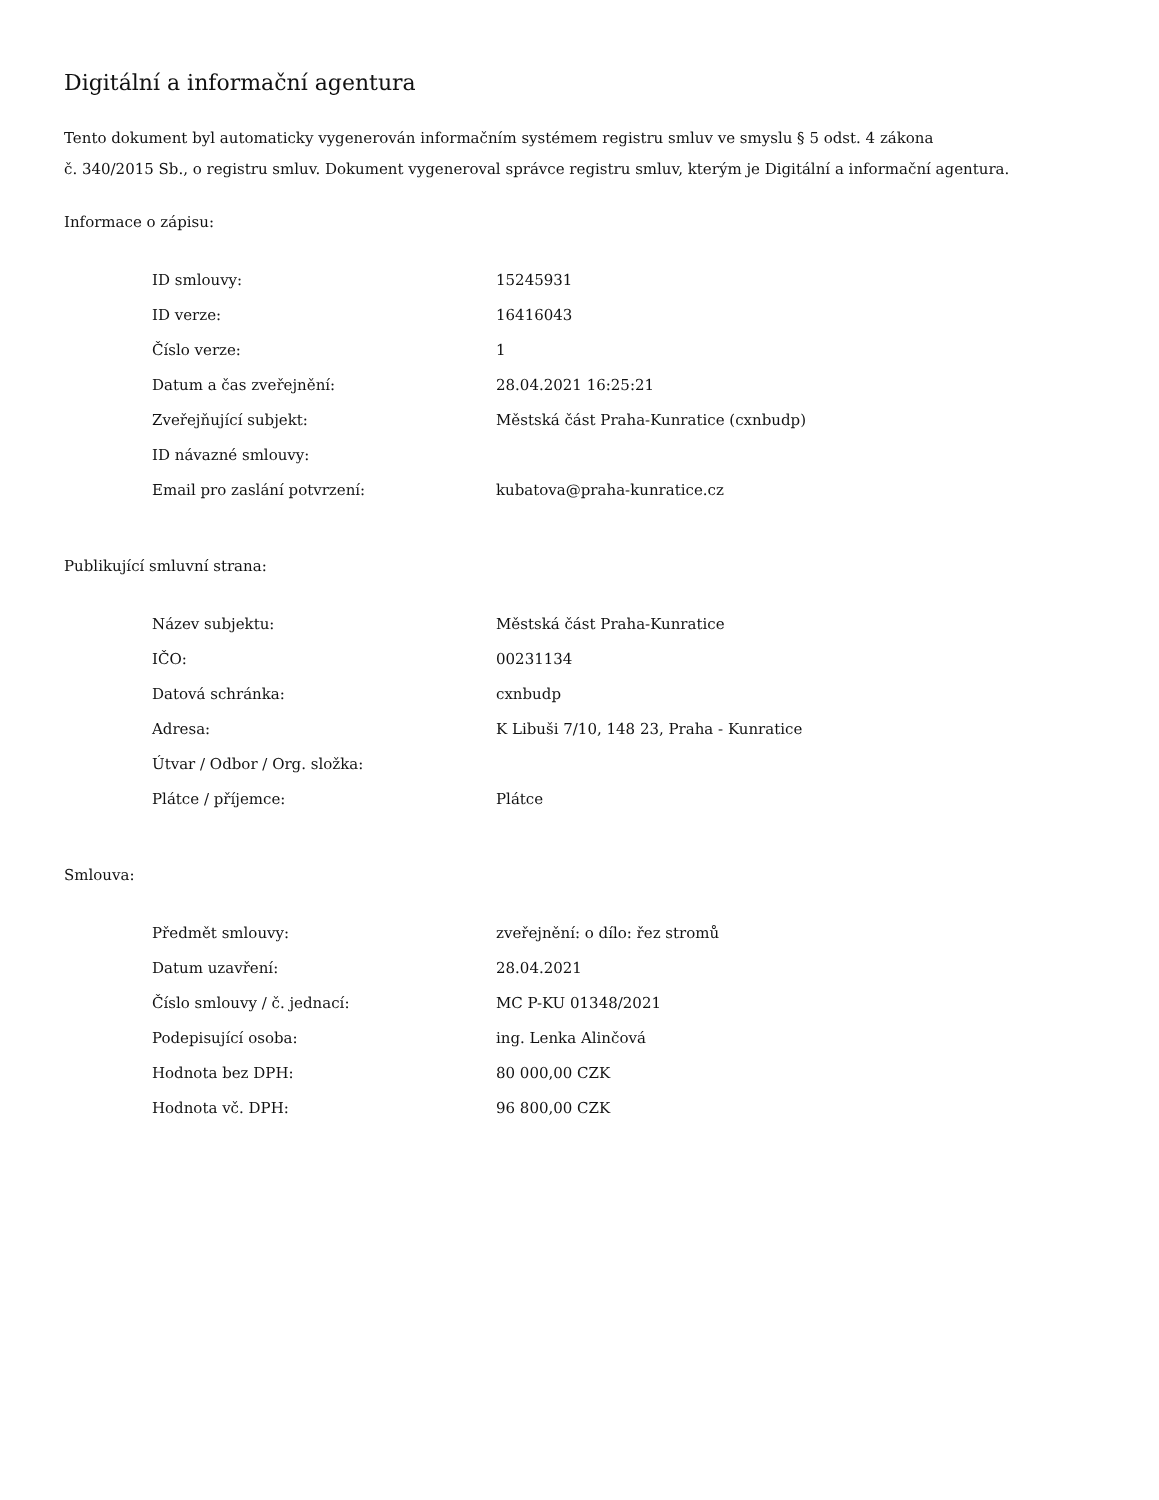Digitální a informační agentura
Tento dokument byl automaticky vygenerován informačním systémem registru smluv ve smyslu § 5 odst. 4 zákona
č. 340/2015 Sb., o registru smluv. Dokument vygeneroval správce registru smluv, kterým je Digitální a informační agentura.
Informace o zápisu:
| ID smlouvy: | 15245931 |
| ID verze: | 16416043 |
| Číslo verze: | 1 |
| Datum a čas zveřejnění: | 28.04.2021 16:25:21 |
| Zveřejňující subjekt: | Městská část Praha-Kunratice (cxnbudp) |
| ID návazné smlouvy: | |
| Email pro zaslání potvrzení: | kubatova@praha-kunratice.cz |
Publikující smluvní strana:
| Název subjektu: | Městská část Praha-Kunratice |
| IČO: | 00231134 |
| Datová schránka: | cxnbudp |
| Adresa: | K Libuši 7/10, 148 23, Praha - Kunratice |
| Útvar / Odbor / Org. složka: | |
| Plátce / příjemce: | Plátce |
Smlouva:
| Předmět smlouvy: | zveřejnění: o dílo: řez stromů |
| Datum uzavření: | 28.04.2021 |
| Číslo smlouvy / č. jednací: | MC P-KU 01348/2021 |
| Podepisující osoba: | ing. Lenka Alinčová |
| Hodnota bez DPH: | 80 000,00 CZK |
| Hodnota vč. DPH: | 96 800,00 CZK |